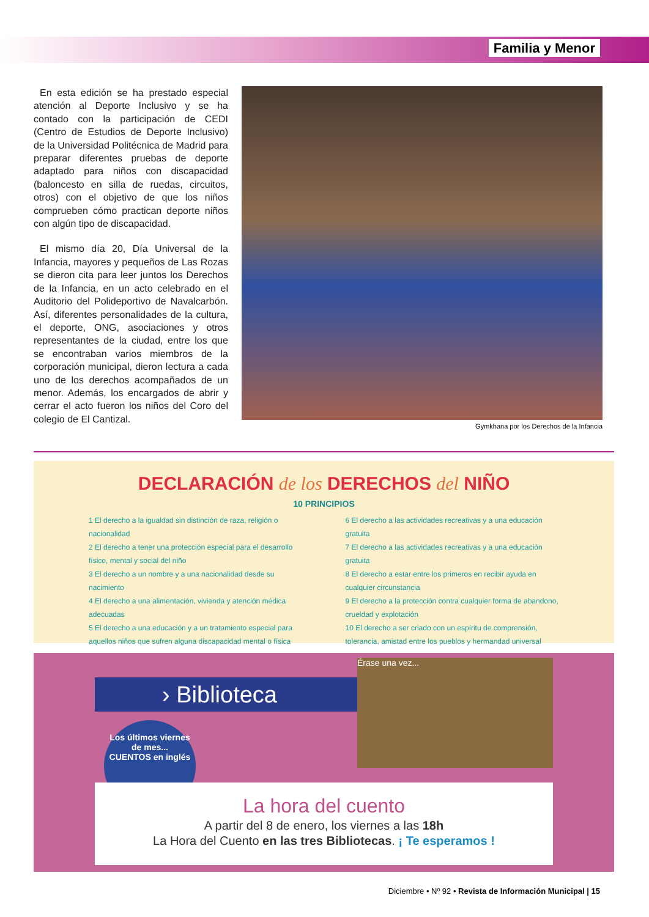Familia y Menor
En esta edición se ha prestado especial atención al Deporte Inclusivo y se ha contado con la participación de CEDI (Centro de Estudios de Deporte Inclusivo) de la Universidad Politécnica de Madrid para preparar diferentes pruebas de deporte adaptado para niños con discapacidad (baloncesto en silla de ruedas, circuitos, otros) con el objetivo de que los niños comprueben cómo practican deporte niños con algún tipo de discapacidad.
El mismo día 20, Día Universal de la Infancia, mayores y pequeños de Las Rozas se dieron cita para leer juntos los Derechos de la Infancia, en un acto celebrado en el Auditorio del Polideportivo de Navalcarbón. Así, diferentes personalidades de la cultura, el deporte, ONG, asociaciones y otros representantes de la ciudad, entre los que se encontraban varios miembros de la corporación municipal, dieron lectura a cada uno de los derechos acompañados de un menor. Además, los encargados de abrir y cerrar el acto fueron los niños del Coro del colegio de El Cantizal.
Gymkhana por los Derechos de la Infancia
DECLARACIÓN de los DERECHOS del NIÑO
10 PRINCIPIOS
1 El derecho a la igualdad sin distinción de raza, religión o nacionalidad
2 El derecho a tener una protección especial para el desarrollo físico, mental y social del niño
3 El derecho a un nombre y a una nacionalidad desde su nacimiento
4 El derecho a una alimentación, vivienda y atención médica adecuadas
5 El derecho a una educación y a un tratamiento especial para aquellos niños que sufren alguna discapacidad mental o física
6 El derecho a las actividades recreativas y a una educación gratuita
7 El derecho a las actividades recreativas y a una educación gratuita
8 El derecho a estar entre los primeros en recibir ayuda en cualquier circunstancia
9 El derecho a la protección contra cualquier forma de abandono, crueldad y explotación
10 El derecho a ser criado con un espíritu de comprensión, tolerancia, amistad entre los pueblos y hermandad universal
› Biblioteca
Érase una vez...
Los últimos viernes de mes...
CUENTOS en inglés
La hora del cuento
A partir del 8 de enero, los viernes a las 18h
La Hora del Cuento en las tres Bibliotecas. ¡ Te esperamos !
Diciembre • Nº 92 • Revista de Información Municipal | 15